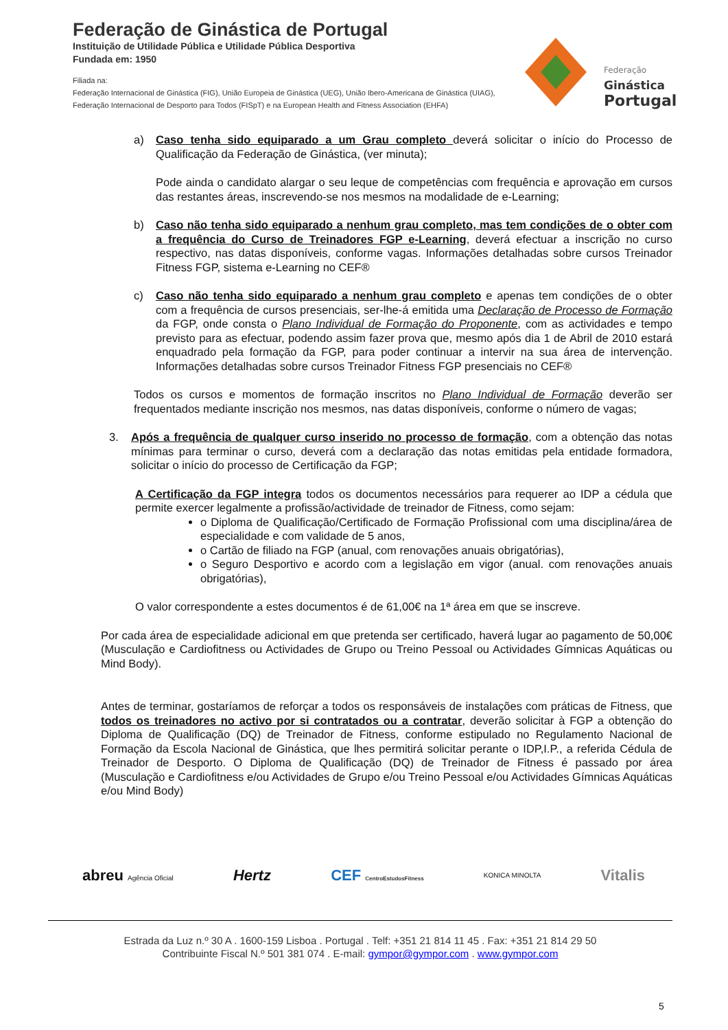Federação de Ginástica de Portugal
Instituição de Utilidade Pública e Utilidade Pública Desportiva
Fundada em: 1950
Filiada na:
Federação Internacional de Ginástica (FIG), União Europeia de Ginástica (UEG), União Ibero-Americana de Ginástica (UIAG),
Federação Internacional de Desporto para Todos (FISpT) e na European Health and Fitness Association (EHFA)
Federação
Ginástica
Portugal
a) Caso tenha sido equiparado a um Grau completo deverá solicitar o início do Processo de Qualificação da Federação de Ginástica, (ver minuta);
Pode ainda o candidato alargar o seu leque de competências com frequência e aprovação em cursos das restantes áreas, inscrevendo-se nos mesmos na modalidade de e-Learning;
b) Caso não tenha sido equiparado a nenhum grau completo, mas tem condições de o obter com a frequência do Curso de Treinadores FGP e-Learning, deverá efectuar a inscrição no curso respectivo, nas datas disponíveis, conforme vagas. Informações detalhadas sobre cursos Treinador Fitness FGP, sistema e-Learning no CEF®
c) Caso não tenha sido equiparado a nenhum grau completo e apenas tem condições de o obter com a frequência de cursos presenciais, ser-lhe-á emitida uma Declaração de Processo de Formação da FGP, onde consta o Plano Individual de Formação do Proponente, com as actividades e tempo previsto para as efectuar, podendo assim fazer prova que, mesmo após dia 1 de Abril de 2010 estará enquadrado pela formação da FGP, para poder continuar a intervir na sua área de intervenção. Informações detalhadas sobre cursos Treinador Fitness FGP presenciais no CEF®
Todos os cursos e momentos de formação inscritos no Plano Individual de Formação deverão ser frequentados mediante inscrição nos mesmos, nas datas disponíveis, conforme o número de vagas;
3. Após a frequência de qualquer curso inserido no processo de formação, com a obtenção das notas mínimas para terminar o curso, deverá com a declaração das notas emitidas pela entidade formadora, solicitar o início do processo de Certificação da FGP;
A Certificação da FGP integra todos os documentos necessários para requerer ao IDP a cédula que permite exercer legalmente a profissão/actividade de treinador de Fitness, como sejam:
o Diploma de Qualificação/Certificado de Formação Profissional com uma disciplina/área de especialidade e com validade de 5 anos,
o Cartão de filiado na FGP (anual, com renovações anuais obrigatórias),
o Seguro Desportivo e acordo com a legislação em vigor (anual. com renovações anuais obrigatórias),
O valor correspondente a estes documentos é de 61,00€ na 1ª área em que se inscreve.
Por cada área de especialidade adicional em que pretenda ser certificado, haverá lugar ao pagamento de 50,00€ (Musculação e Cardiofitness ou Actividades de Grupo ou Treino Pessoal ou Actividades Gímnicas Aquáticas ou Mind Body).
Antes de terminar, gostaríamos de reforçar a todos os responsáveis de instalações com práticas de Fitness, que todos os treinadores no activo por si contratados ou a contratar, deverão solicitar à FGP a obtenção do Diploma de Qualificação (DQ) de Treinador de Fitness, conforme estipulado no Regulamento Nacional de Formação da Escola Nacional de Ginástica, que lhes permitirá solicitar perante o IDP,I.P., a referida Cédula de Treinador de Desporto. O Diploma de Qualificação (DQ) de Treinador de Fitness é passado por área (Musculação e Cardiofitness e/ou Actividades de Grupo e/ou Treino Pessoal e/ou Actividades Gímnicas Aquáticas e/ou Mind Body)
abreu Agência Oficial Hertz CEF CentroEstudosFitness KONICA MINOLTA Vitalis
Estrada da Luz n.º 30 A . 1600-159 Lisboa . Portugal . Telf: +351 21 814 11 45 . Fax: +351 21 814 29 50
Contribuinte Fiscal N.º 501 381 074 . E-mail: gympor@gympor.com . www.gympor.com
5